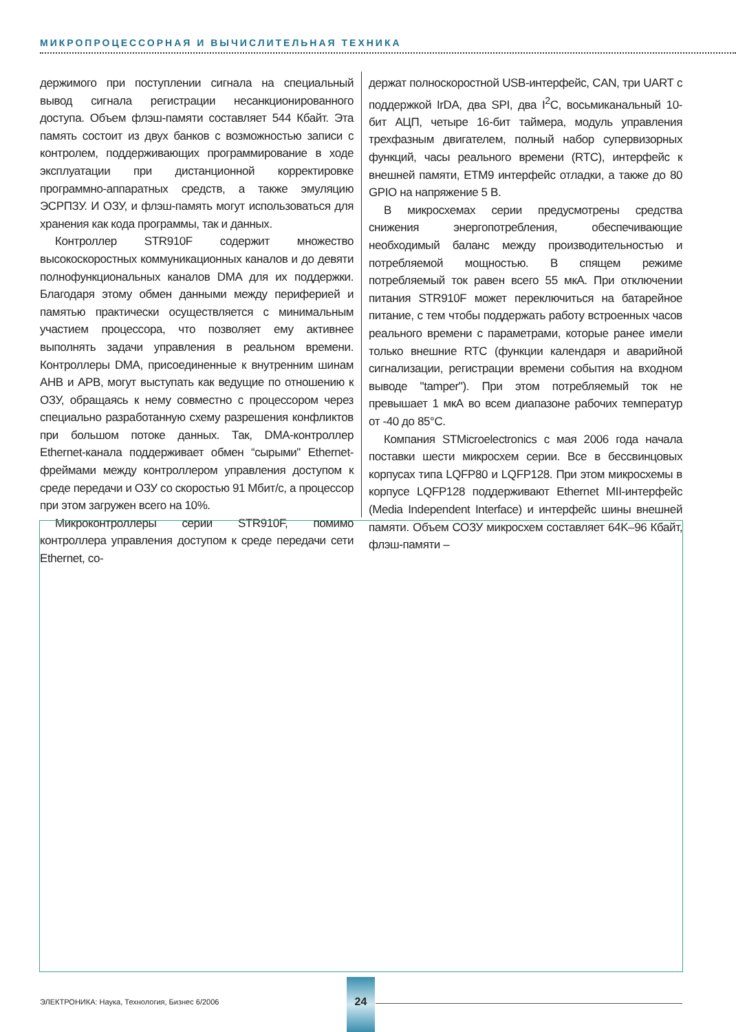МИКРОПРОЦЕССОРНАЯ И ВЫЧИСЛИТЕЛЬНАЯ ТЕХНИКА
держимого при поступлении сигнала на специальный вывод сигнала регистрации несанкционированного доступа. Объем флэш-памяти составляет 544 Кбайт. Эта память состоит из двух банков с возможностью записи с контролем, поддерживающих программирование в ходе эксплуатации при дистанционной корректировке программно-аппаратных средств, а также эмуляцию ЭСРПЗУ. И ОЗУ, и флэш-память могут использоваться для хранения как кода программы, так и данных.
Контроллер STR910F содержит множество высокоскоростных коммуникационных каналов и до девяти полнофункциональных каналов DMA для их поддержки. Благодаря этому обмен данными между периферией и памятью практически осуществляется с минимальным участием процессора, что позволяет ему активнее выполнять задачи управления в реальном времени. Контроллеры DMA, присоединенные к внутренним шинам AHB и APB, могут выступать как ведущие по отношению к ОЗУ, обращаясь к нему совместно с процессором через специально разработанную схему разрешения конфликтов при большом потоке данных. Так, DMA-контроллер Ethernet-канала поддерживает обмен “сырыми" Ethernet-фреймами между контроллером управления доступом к среде передачи и ОЗУ со скоростью 91 Мбит/с, а процессор при этом загружен всего на 10%.
Микроконтроллеры серии STR910F, помимо контроллера управления доступом к среде передачи сети Ethernet, со-
держат полноскоростной USB-интерфейс, CAN, три UART с поддержкой IrDA, два SPI, два I<sup>2</sup>C, восьмиканальный 10-бит АЦП, четыре 16-бит таймера, модуль управления трехфазным двигателем, полный набор супервизорных функций, часы реального времени (RTC), интерфейс к внешней памяти, ETM9 интерфейс отладки, а также до 80 GPIO на напряжение 5 В.
В микросхемах серии предусмотрены средства снижения энергопотребления, обеспечивающие необходимый баланс между производительностью и потребляемой мощностью. В спящем режиме потребляемый ток равен всего 55 мкА. При отключении питания STR910F может переключиться на батарейное питание, с тем чтобы поддержать работу встроенных часов реального времени с параметрами, которые ранее имели только внешние RTC (функции календаря и аварийной сигнализации, регистрации времени события на входном выводе "tamper"). При этом потребляемый ток не превышает 1 мкА во всем диапазоне рабочих температур от -40 до 85°С.
Компания STMicroelectronics с мая 2006 года начала поставки шести микросхем серии. Все в бессвинцовых корпусах типа LQFP80 и LQFP128. При этом микросхемы в корпусе LQFP128 поддерживают Ethernet MII-интерфейс (Media Independent Interface) и интерфейс шины внешней памяти. Объем СОЗУ микросхем составляет 64K–96 Кбайт, флэш-памяти –
ЭЛЕКТРОНИКА: Наука, Технология, Бизнес 6/2006
24